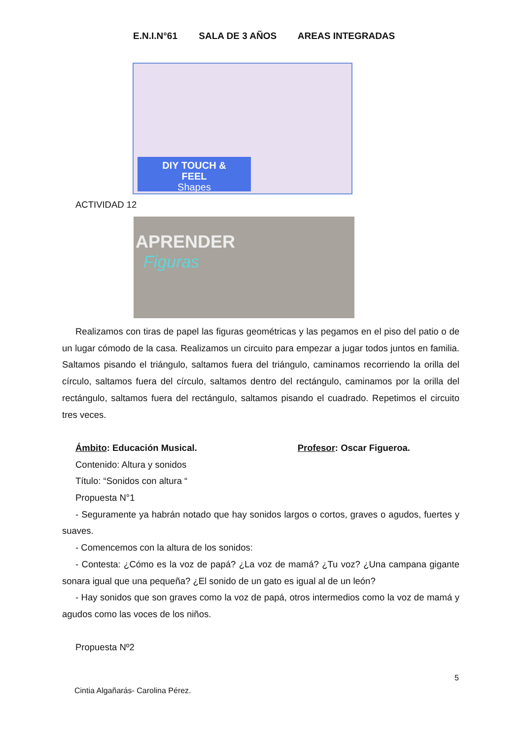E.N.I.N°61 SALA DE 3 AÑOS AREAS INTEGRADAS
DIY TOUCH &
FEEL
Shapes
ACTIVIDAD 12
APRENDER
Figuras
Realizamos con tiras de papel las figuras geométricas y las pegamos en el piso del patio o de un lugar cómodo de la casa. Realizamos un circuito para empezar a jugar todos juntos en familia. Saltamos pisando el triángulo, saltamos fuera del triángulo, caminamos recorriendo la orilla del círculo, saltamos fuera del círculo, saltamos dentro del rectángulo, caminamos por la orilla del rectángulo, saltamos fuera del rectángulo, saltamos pisando el cuadrado. Repetimos el circuito tres veces.
Ámbito: Educación Musical. Profesor: Oscar Figueroa.
Contenido: Altura y sonidos
Título: “Sonidos con altura “
Propuesta N°1
- Seguramente ya habrán notado que hay sonidos largos o cortos, graves o agudos, fuertes y suaves.
- Comencemos con la altura de los sonidos:
- Contesta: ¿Cómo es la voz de papá? ¿La voz de mamá? ¿Tu voz? ¿Una campana gigante sonara igual que una pequeña? ¿El sonido de un gato es igual al de un león?
- Hay sonidos que son graves como la voz de papá, otros intermedios como la voz de mamá y agudos como las voces de los niños.
Propuesta Nº2
5
Cintia Algañarás- Carolina Pérez.